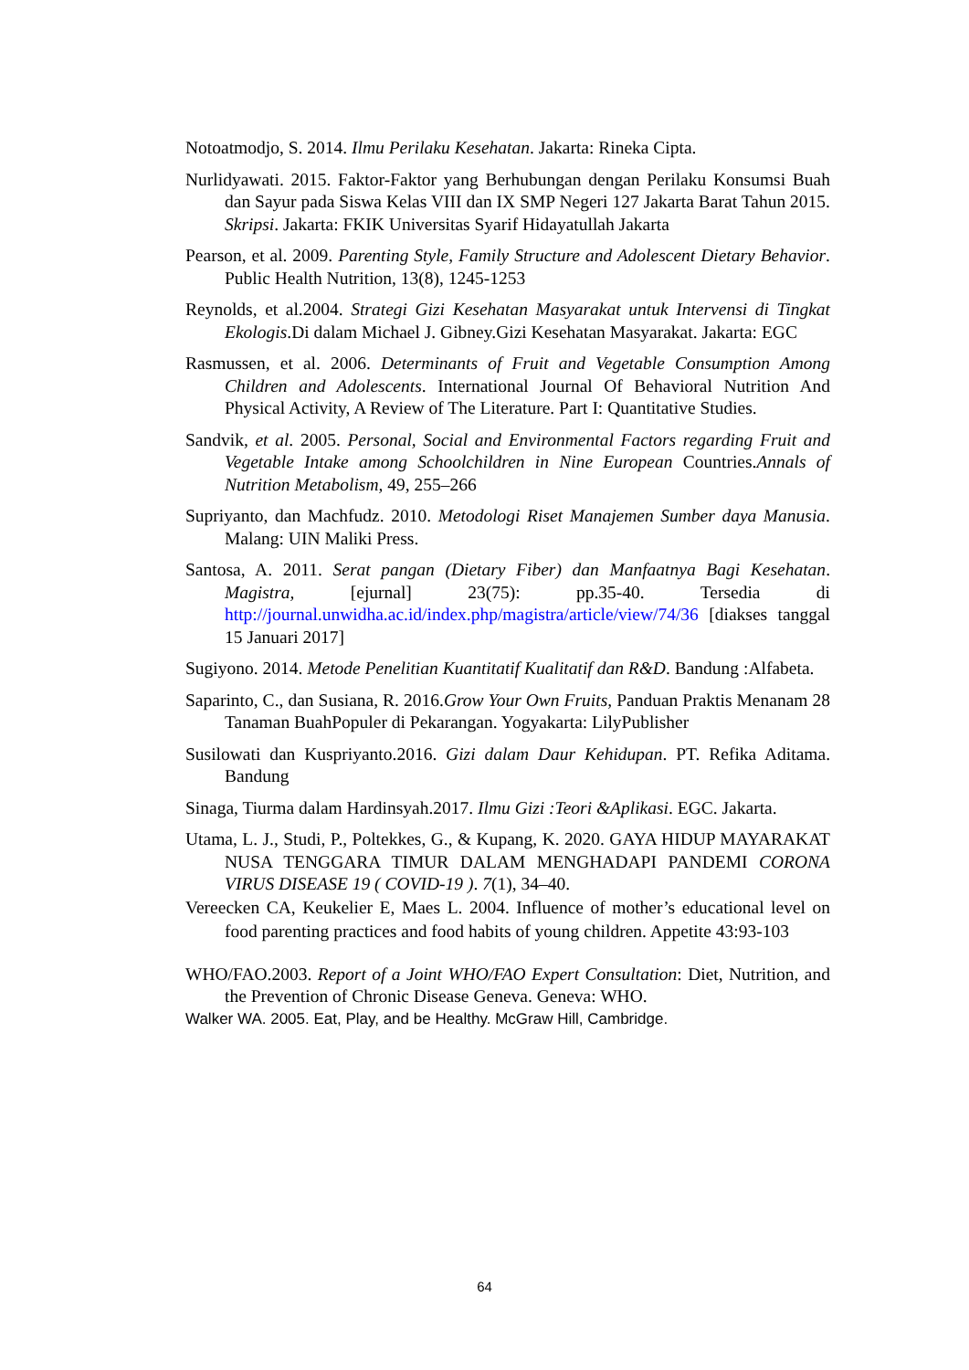Notoatmodjo, S. 2014. Ilmu Perilaku Kesehatan. Jakarta: Rineka Cipta.
Nurlidyawati. 2015. Faktor-Faktor yang Berhubungan dengan Perilaku Konsumsi Buah dan Sayur pada Siswa Kelas VIII dan IX SMP Negeri 127 Jakarta Barat Tahun 2015. Skripsi. Jakarta: FKIK Universitas Syarif Hidayatullah Jakarta
Pearson, et al. 2009. Parenting Style, Family Structure and Adolescent Dietary Behavior. Public Health Nutrition, 13(8), 1245-1253
Reynolds, et al.2004. Strategi Gizi Kesehatan Masyarakat untuk Intervensi di Tingkat Ekologis.Di dalam Michael J. Gibney.Gizi Kesehatan Masyarakat. Jakarta: EGC
Rasmussen, et al. 2006. Determinants of Fruit and Vegetable Consumption Among Children and Adolescents. International Journal Of Behavioral Nutrition And Physical Activity, A Review of The Literature. Part I: Quantitative Studies.
Sandvik, et al. 2005. Personal, Social and Environmental Factors regarding Fruit and Vegetable Intake among Schoolchildren in Nine European Countries.Annals of Nutrition Metabolism, 49, 255–266
Supriyanto, dan Machfudz. 2010. Metodologi Riset Manajemen Sumber daya Manusia. Malang: UIN Maliki Press.
Santosa, A. 2011. Serat pangan (Dietary Fiber) dan Manfaatnya Bagi Kesehatan. Magistra, [ejurnal] 23(75): pp.35-40. Tersedia di http://journal.unwidha.ac.id/index.php/magistra/article/view/74/36 [diakses tanggal 15 Januari 2017]
Sugiyono. 2014. Metode Penelitian Kuantitatif Kualitatif dan R&D. Bandung :Alfabeta.
Saparinto, C., dan Susiana, R. 2016.Grow Your Own Fruits, Panduan Praktis Menanam 28 Tanaman BuahPopuler di Pekarangan. Yogyakarta: LilyPublisher
Susilowati dan Kuspriyanto.2016. Gizi dalam Daur Kehidupan. PT. Refika Aditama. Bandung
Sinaga, Tiurma dalam Hardinsyah.2017. Ilmu Gizi :Teori &Aplikasi. EGC. Jakarta.
Utama, L. J., Studi, P., Poltekkes, G., & Kupang, K. 2020. GAYA HIDUP MAYARAKAT NUSA TENGGARA TIMUR DALAM MENGHADAPI PANDEMI CORONA VIRUS DISEASE 19 ( COVID-19 ). 7(1), 34–40.
Vereecken CA, Keukelier E, Maes L. 2004. Influence of mother’s educational level on food parenting practices and food habits of young children. Appetite 43:93-103
WHO/FAO.2003. Report of a Joint WHO/FAO Expert Consultation: Diet, Nutrition, and the Prevention of Chronic Disease Geneva. Geneva: WHO.
Walker WA. 2005. Eat, Play, and be Healthy. McGraw Hill, Cambridge.
64